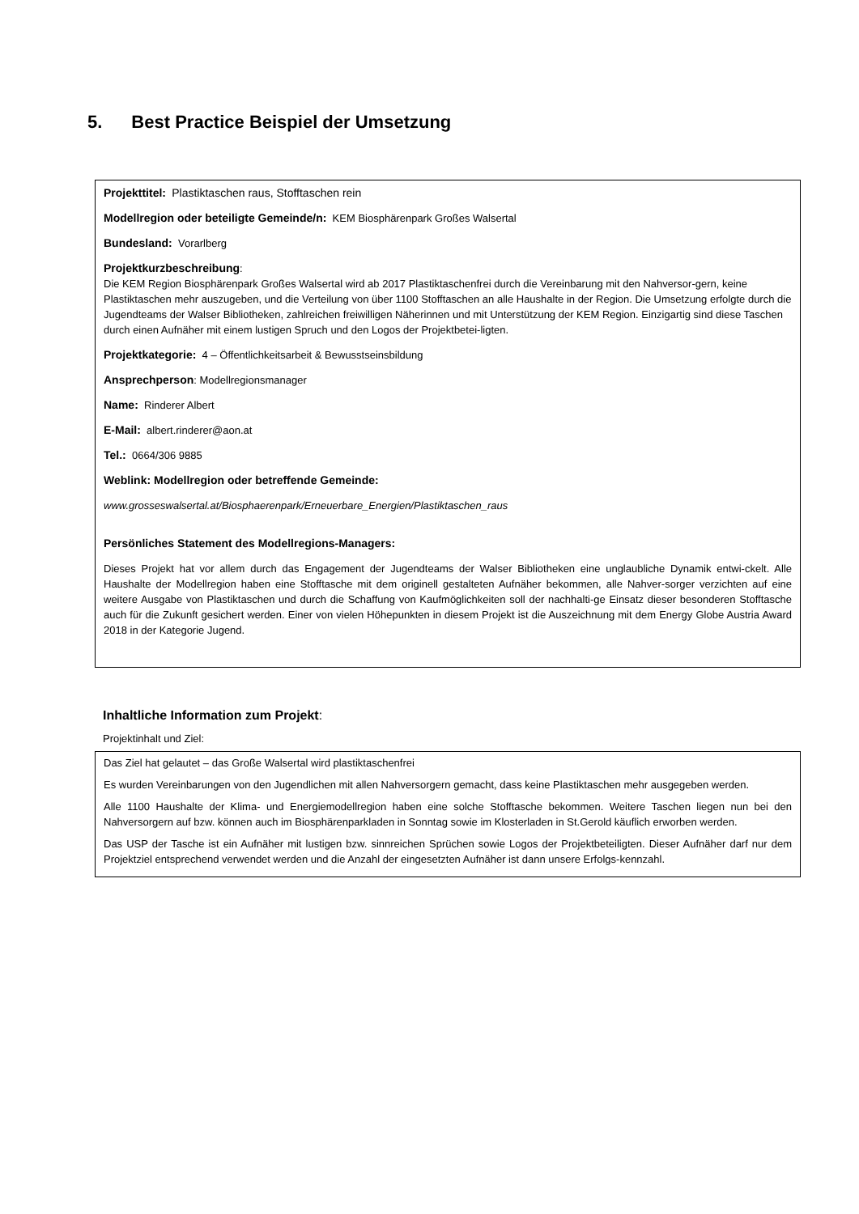5. Best Practice Beispiel der Umsetzung
Projekttitel: Plastiktaschen raus, Stofftaschen rein
Modellregion oder beteiligte Gemeinde/n: KEM Biosphärenpark Großes Walsertal
Bundesland: Vorarlberg
Projektkurzbeschreibung:
Die KEM Region Biosphärenpark Großes Walsertal wird ab 2017 Plastiktaschenfrei durch die Vereinbarung mit den Nahversor-gern, keine Plastiktaschen mehr auszugeben, und die Verteilung von über 1100 Stofftaschen an alle Haushalte in der Region. Die Umsetzung erfolgte durch die Jugendteams der Walser Bibliotheken, zahlreichen freiwilligen Näherinnen und mit Unterstützung der KEM Region. Einzigartig sind diese Taschen durch einen Aufnäher mit einem lustigen Spruch und den Logos der Projektbetei-ligten.
Projektkategorie: 4 – Öffentlichkeitsarbeit & Bewusstseinsbildung
Ansprechperson: Modellregionsmanager
Name: Rinderer Albert
E-Mail: albert.rinderer@aon.at
Tel.: 0664/306 9885
Weblink: Modellregion oder betreffende Gemeinde:
www.grosseswalsertal.at/Biosphaerenpark/Erneuerbare_Energien/Plastiktaschen_raus
Persönliches Statement des Modellregions-Managers:
Dieses Projekt hat vor allem durch das Engagement der Jugendteams der Walser Bibliotheken eine unglaubliche Dynamik entwi-ckelt. Alle Haushalte der Modellregion haben eine Stofftasche mit dem originell gestalteten Aufnäher bekommen, alle Nahver-sorger verzichten auf eine weitere Ausgabe von Plastiktaschen und durch die Schaffung von Kaufmöglichkeiten soll der nachhalti-ge Einsatz dieser besonderen Stofftasche auch für die Zukunft gesichert werden. Einer von vielen Höhepunkten in diesem Projekt ist die Auszeichnung mit dem Energy Globe Austria Award 2018 in der Kategorie Jugend.
Inhaltliche Information zum Projekt:
Projektinhalt und Ziel:
Das Ziel hat gelautet – das Große Walsertal wird plastiktaschenfrei
Es wurden Vereinbarungen von den Jugendlichen mit allen Nahversorgern gemacht, dass keine Plastiktaschen mehr ausgegeben werden.
Alle 1100 Haushalte der Klima- und Energiemodellregion haben eine solche Stofftasche bekommen. Weitere Taschen liegen nun bei den Nahversorgern auf bzw. können auch im Biosphärenparkladen in Sonntag sowie im Klosterladen in St.Gerold käuflich erworben werden.
Das USP der Tasche ist ein Aufnäher mit lustigen bzw. sinnreichen Sprüchen sowie Logos der Projektbeteiligten. Dieser Aufnäher darf nur dem Projektziel entsprechend verwendet werden und die Anzahl der eingesetzten Aufnäher ist dann unsere Erfolgs-kennzahl.